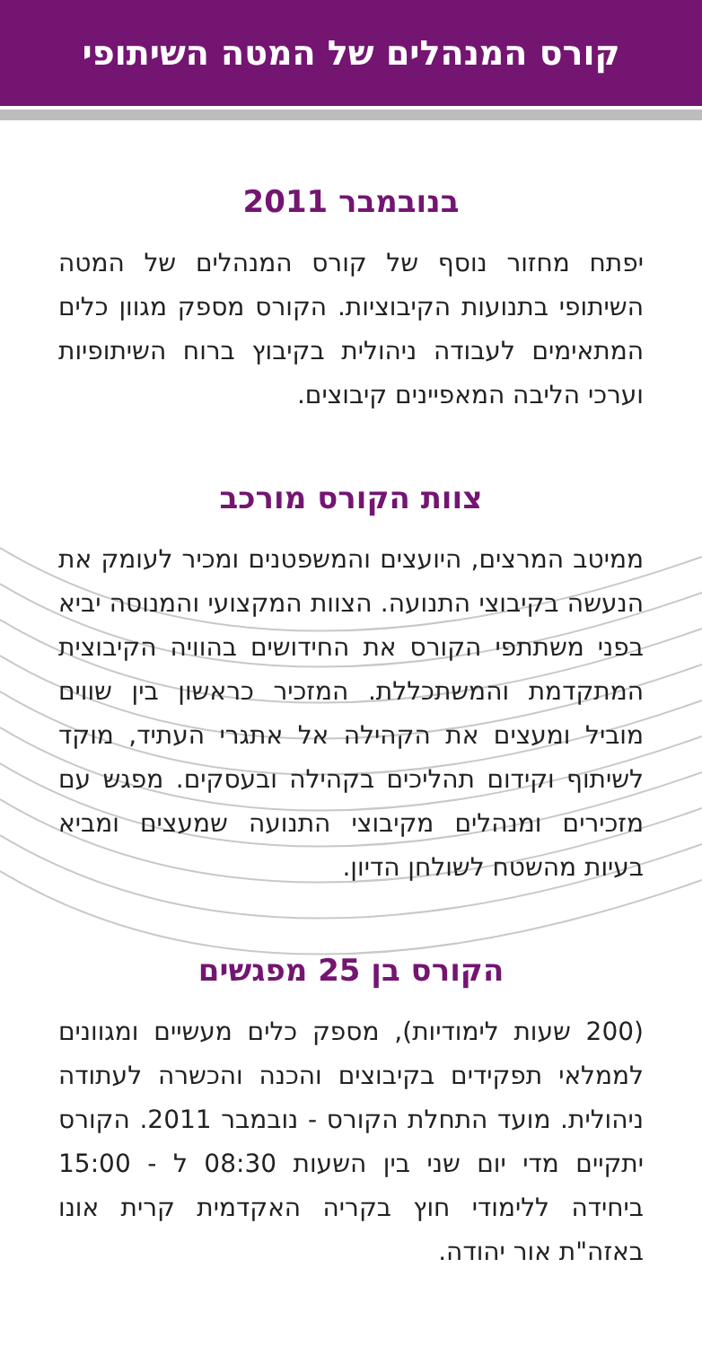קורס המנהלים של המטה השיתופי
בנובמבר 2011
יפתח מחזור נוסף של קורס המנהלים של המטה השיתופי בתנועות הקיבוציות. הקורס מספק מגוון כלים המתאימים לעבודה ניהולית בקיבוץ ברוח השיתופיות וערכי הליבה המאפיינים קיבוצים.
צוות הקורס מורכב
ממיטב המרצים, היועצים והמשפטנים ומכיר לעומק את הנעשה בקיבוצי התנועה. הצוות המקצועי והמנוסה יביא בפני משתתפי הקורס את החידושים בהוויה הקיבוצית המתקדמת והמשתכללת. המזכיר כראשון בין שווים מוביל ומעצים את הקהילה אל אתגרי העתיד, מוקד לשיתוף וקידום תהליכים בקהילה ובעסקים. מפגש עם מזכירים ומנהלים מקיבוצי התנועה שמעצים ומביא בעיות מהשטח לשולחן הדיון.
הקורס בן 25 מפגשים
(200 שעות לימודיות), מספק כלים מעשיים ומגוונים לממלאי תפקידים בקיבוצים והכנה והכשרה לעתודה ניהולית. מועד התחלת הקורס - נובמבר 2011. הקורס יתקיים מדי יום שני בין השעות 08:30 ל - 15:00 ביחידה ללימודי חוץ בקריה האקדמית קרית אונו באזה"ת אור יהודה.